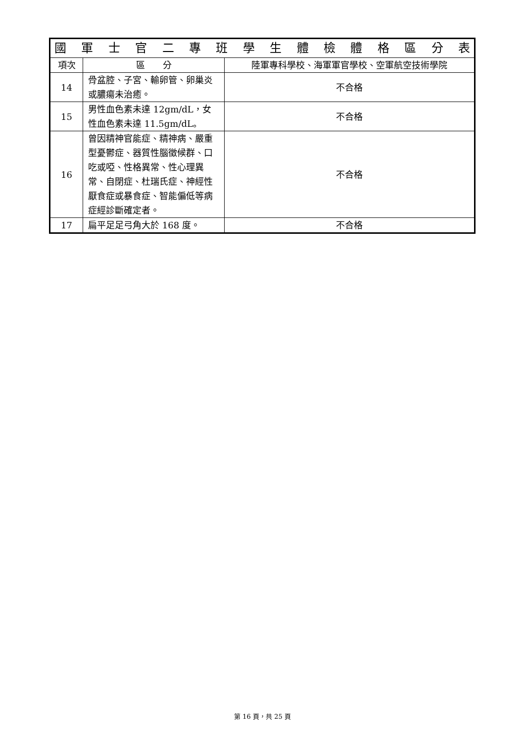| 國 軍 士 官 二 專 班 學 生 體 檢 體 格 區 分 表 | | |
| --- | --- | --- |
| 項次 | 區 分 | 陸軍專科學校、海軍軍官學校、空軍航空技術學院 |
| 14 | 骨盆腔、子宮、輸卵管、卵巢炎或膿瘍未治癒。 | 不合格 |
| 15 | 男性血色素未達 12gm/dL，女性血色素未達 11.5gm/dL。 | 不合格 |
| 16 | 曾因精神官能症、精神病、嚴重型憂鬱症、器質性腦徵候群、口吃或啞、性格異常、性心理異常、自閉症、杜瑞氏症、神經性厭食症或暴食症、智能偏低等病症經診斷確定者。 | 不合格 |
| 17 | 扁平足足弓角大於 168 度。 | 不合格 |
第 16 頁，共 25 頁